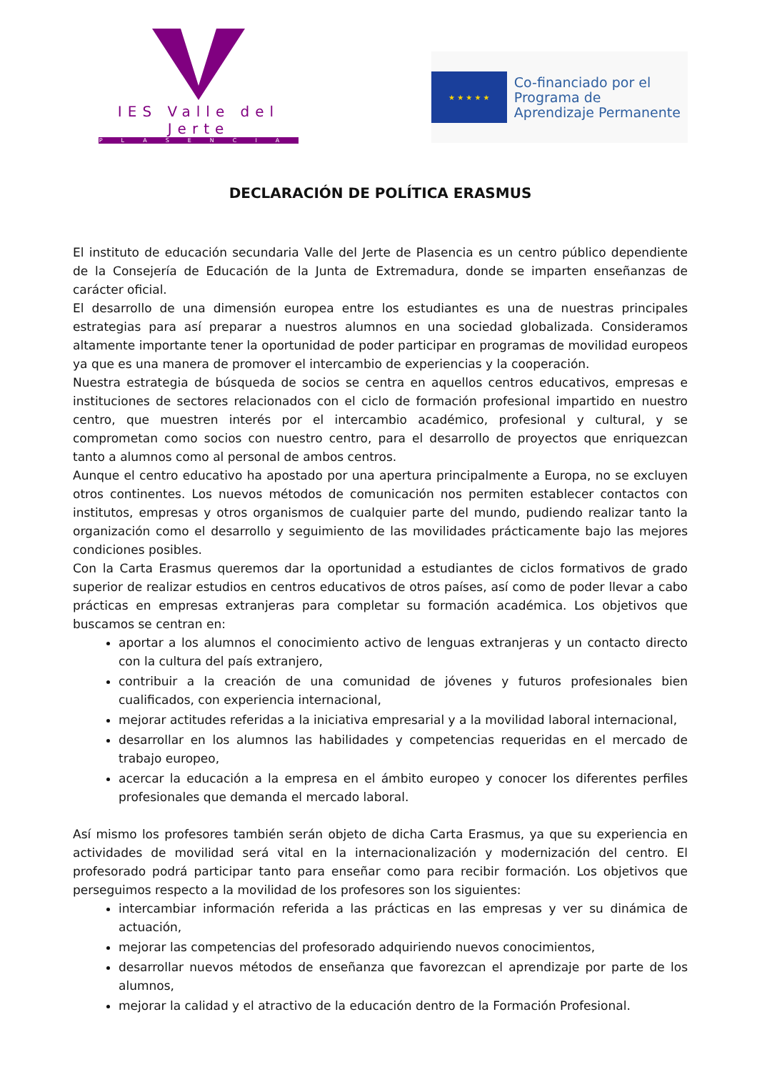IES Valle del Jerte
PLASENCIA
★ ★ ★ ★ ★
Co-financiado por el
Programa de
Aprendizaje Permanente
DECLARACIÓN DE POLÍTICA ERASMUS
El instituto de educación secundaria Valle del Jerte de Plasencia es un centro público dependiente de la Consejería de Educación de la Junta de Extremadura, donde se imparten enseñanzas de carácter oficial.
El desarrollo de una dimensión europea entre los estudiantes es una de nuestras principales estrategias para así preparar a nuestros alumnos en una sociedad globalizada. Consideramos altamente importante tener la oportunidad de poder participar en programas de movilidad europeos ya que es una manera de promover el intercambio de experiencias y la cooperación.
Nuestra estrategia de búsqueda de socios se centra en aquellos centros educativos, empresas e instituciones de sectores relacionados con el ciclo de formación profesional impartido en nuestro centro, que muestren interés por el intercambio académico, profesional y cultural, y se comprometan como socios con nuestro centro, para el desarrollo de proyectos que enriquezcan tanto a alumnos como al personal de ambos centros.
Aunque el centro educativo ha apostado por una apertura principalmente a Europa, no se excluyen otros continentes. Los nuevos métodos de comunicación nos permiten establecer contactos con institutos, empresas y otros organismos de cualquier parte del mundo, pudiendo realizar tanto la organización como el desarrollo y seguimiento de las movilidades prácticamente bajo las mejores condiciones posibles.
Con la Carta Erasmus queremos dar la oportunidad a estudiantes de ciclos formativos de grado superior de realizar estudios en centros educativos de otros países, así como de poder llevar a cabo prácticas en empresas extranjeras para completar su formación académica. Los objetivos que buscamos se centran en:
aportar a los alumnos el conocimiento activo de lenguas extranjeras y un contacto directo con la cultura del país extranjero,
contribuir a la creación de una comunidad de jóvenes y futuros profesionales bien cualificados, con experiencia internacional,
mejorar actitudes referidas a la iniciativa empresarial y a la movilidad laboral internacional,
desarrollar en los alumnos las habilidades y competencias requeridas en el mercado de trabajo europeo,
acercar la educación a la empresa en el ámbito europeo y conocer los diferentes perfiles profesionales que demanda el mercado laboral.
Así mismo los profesores también serán objeto de dicha Carta Erasmus, ya que su experiencia en actividades de movilidad será vital en la internacionalización y modernización del centro. El profesorado podrá participar tanto para enseñar como para recibir formación. Los objetivos que perseguimos respecto a la movilidad de los profesores son los siguientes:
intercambiar información referida a las prácticas en las empresas y ver su dinámica de actuación,
mejorar las competencias del profesorado adquiriendo nuevos conocimientos,
desarrollar nuevos métodos de enseñanza que favorezcan el aprendizaje por parte de los alumnos,
mejorar la calidad y el atractivo de la educación dentro de la Formación Profesional.